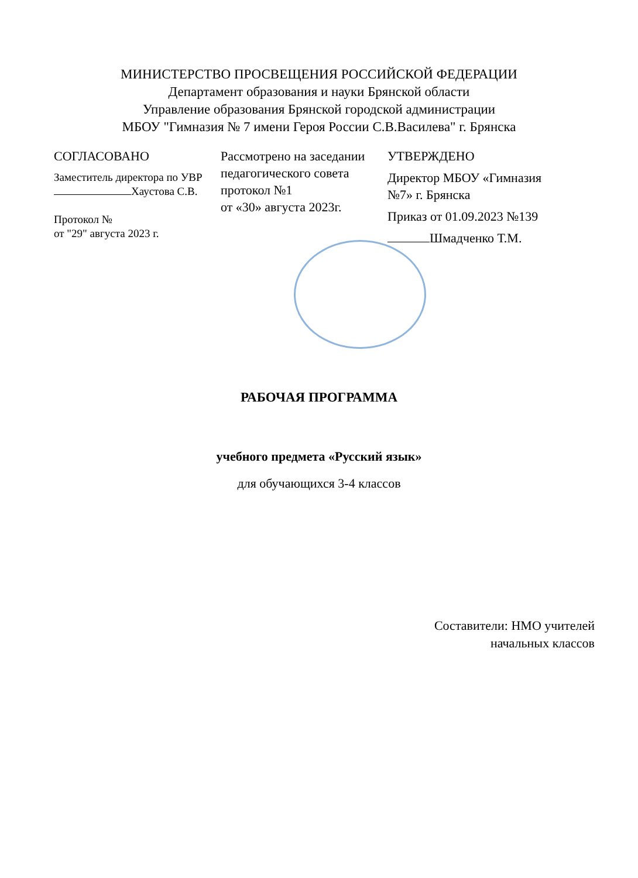МИНИСТЕРСТВО ПРОСВЕЩЕНИЯ РОССИЙСКОЙ ФЕДЕРАЦИИ
Департамент образования и науки Брянской области
Управление образования Брянской городской администрации
МБОУ "Гимназия № 7 имени Героя России С.В.Василева" г. Брянска
СОГЛАСОВАНО
Заместитель директора по УВР
Хаустова С.В.
Протокол №
от "29" августа 2023 г.
Рассмотрено на заседании педагогического совета протокол №1
от «30» августа 2023г.
УТВЕРЖДЕНО
Директор МБОУ «Гимназия №7» г. Брянска
Приказ от 01.09.2023 №139
Шмадченко Т.М.
РАБОЧАЯ ПРОГРАММА
учебного предмета «Русский язык»
для обучающихся 3-4 классов
Составители: НМО учителей
начальных классов